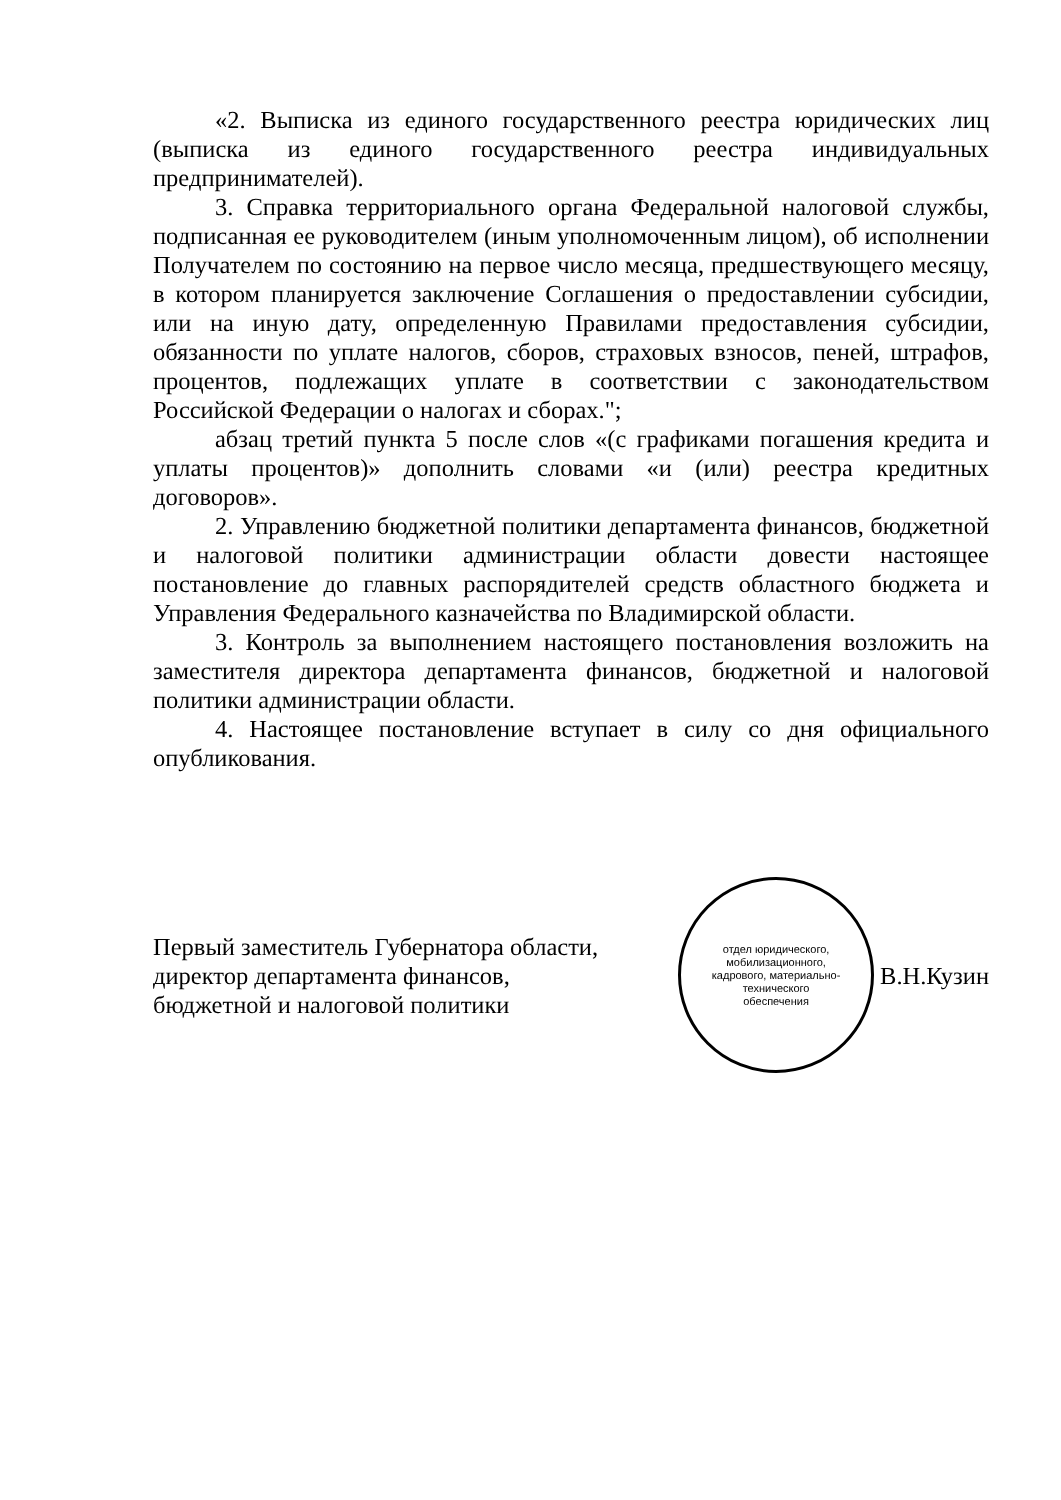«2. Выписка из единого государственного реестра юридических лиц (выписка из единого государственного реестра индивидуальных предпринимателей).
3. Справка территориального органа Федеральной налоговой службы, подписанная ее руководителем (иным уполномоченным лицом), об исполнении Получателем по состоянию на первое число месяца, предшествующего месяцу, в котором планируется заключение Соглашения о предоставлении субсидии, или на иную дату, определенную Правилами предоставления субсидии, обязанности по уплате налогов, сборов, страховых взносов, пеней, штрафов, процентов, подлежащих уплате в соответствии с законодательством Российской Федерации о налогах и сборах.";
абзац третий пункта 5 после слов «(с графиками погашения кредита и уплаты процентов)» дополнить словами «и (или) реестра кредитных договоров».
2. Управлению бюджетной политики департамента финансов, бюджетной и налоговой политики администрации области довести настоящее постановление до главных распорядителей средств областного бюджета и Управления Федерального казначейства по Владимирской области.
3. Контроль за выполнением настоящего постановления возложить на заместителя директора департамента финансов, бюджетной и налоговой политики администрации области.
4. Настоящее постановление вступает в силу со дня официального опубликования.
Первый заместитель Губернатора области,
директор департамента финансов,
бюджетной и налоговой политики
отдел юридического,
мобилизационного,
кадрового, материально-
технического
обеспечения
В.Н.Кузин